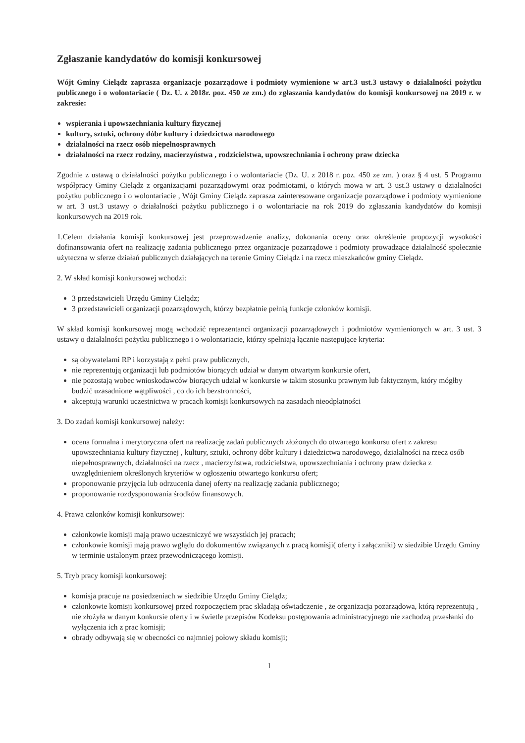Zgłaszanie kandydatów do komisji konkursowej
Wójt Gminy Cielądz zaprasza organizacje pozarządowe i podmioty wymienione w art.3 ust.3 ustawy o działalności pożytku publicznego i o wolontariacie ( Dz. U. z 2018r. poz. 450 ze zm.) do zgłaszania kandydatów do komisji konkursowej na 2019 r. w zakresie:
wspierania i upowszechniania kultury fizycznej
kultury, sztuki, ochrony dóbr kultury i dziedzictwa narodowego
działalności na rzecz osób niepełnosprawnych
działalności na rzecz rodziny, macierzyństwa , rodzicielstwa, upowszechniania i ochrony praw dziecka
Zgodnie z ustawą o działalności pożytku publicznego i o wolontariacie (Dz. U. z 2018 r. poz. 450 ze zm. ) oraz § 4 ust. 5 Programu współpracy Gminy Cielądz z organizacjami pozarządowymi oraz podmiotami, o których mowa w art. 3 ust.3 ustawy o działalności pożytku publicznego i o wolontariacie , Wójt Gminy Cielądz zaprasza zainteresowane organizacje pozarządowe i podmioty wymienione w art. 3 ust.3 ustawy o działalności pożytku publicznego i o wolontariacie na rok 2019 do zgłaszania kandydatów do komisji konkursowych na 2019 rok.
1.Celem działania komisji konkursowej jest przeprowadzenie analizy, dokonania oceny oraz określenie propozycji wysokości dofinansowania ofert na realizację zadania publicznego przez organizacje pozarządowe i podmioty prowadzące działalność społecznie użyteczna w sferze działań publicznych działających na terenie Gminy Cielądz i na rzecz mieszkańców gminy Cielądz.
2. W skład komisji konkursowej wchodzi:
3 przedstawicieli Urzędu Gminy Cielądz;
3 przedstawicieli organizacji pozarządowych, którzy bezpłatnie pełnią funkcje członków komisji.
W skład komisji konkursowej mogą wchodzić reprezentanci organizacji pozarządowych i podmiotów wymienionych w art. 3 ust. 3 ustawy o działalności pożytku publicznego i o wolontariacie, którzy spełniają łącznie następujące kryteria:
są obywatelami RP i korzystają z pełni praw publicznych,
nie reprezentują organizacji lub podmiotów biorących udział w danym otwartym konkursie ofert,
nie pozostają wobec wnioskodawców biorących udział w konkursie w takim stosunku prawnym lub faktycznym, który mógłby budzić uzasadnione wątpliwości , co do ich bezstronności,
akceptują warunki uczestnictwa w pracach komisji konkursowych na zasadach nieodpłatności
3. Do zadań komisji konkursowej należy:
ocena formalna i merytoryczna ofert na realizację zadań publicznych złożonych do otwartego konkursu ofert z zakresu upowszechniania kultury fizycznej , kultury, sztuki, ochrony dóbr kultury i dziedzictwa narodowego, działalności na rzecz osób niepełnosprawnych, działalności na rzecz , macierzyństwa, rodzicielstwa, upowszechniania i ochrony praw dziecka z uwzględnieniem określonych kryteriów w ogłoszeniu otwartego konkursu ofert;
proponowanie przyjęcia lub odrzucenia danej oferty na realizację zadania publicznego;
proponowanie rozdysponowania środków finansowych.
4. Prawa członków komisji konkursowej:
członkowie komisji mają prawo uczestniczyć we wszystkich jej pracach;
członkowie komisji mają prawo wglądu do dokumentów związanych z pracą komisji( oferty i załączniki) w siedzibie Urzędu Gminy w terminie ustalonym przez przewodniczącego komisji.
5. Tryb pracy komisji konkursowej:
komisja pracuje na posiedzeniach w siedzibie Urzędu Gminy Cielądz;
członkowie komisji konkursowej przed rozpoczęciem prac składają oświadczenie , że organizacja pozarządowa, którą reprezentują , nie złożyła w danym konkursie oferty i w świetle przepisów Kodeksu postępowania administracyjnego nie zachodzą przesłanki do wyłączenia ich z prac komisji;
obrady odbywają się w obecności co najmniej połowy składu komisji;
1